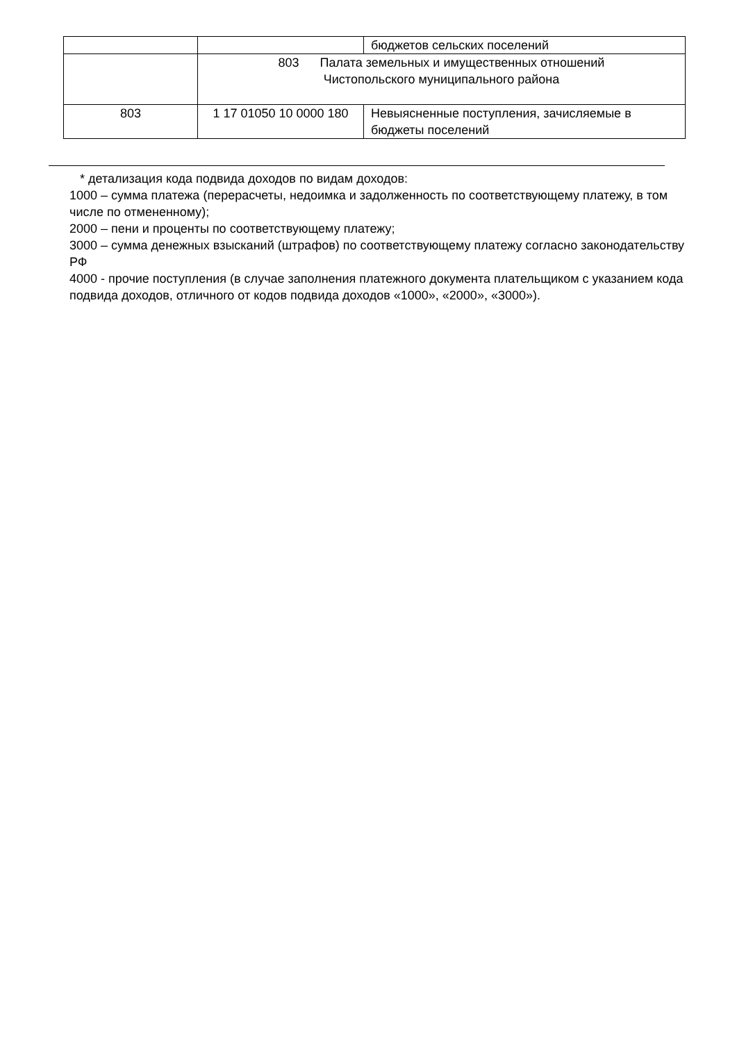| | | бюджетов сельских поселений |
| | 803 Палата земельных и имущественных отношений Чистопольского муниципального района | |
| 803 | 1 17 01050 10 0000 180 | Невыясненные поступления, зачисляемые в бюджеты поселений |
* детализация кода подвида доходов по видам доходов:
1000 – сумма платежа (перерасчеты, недоимка и задолженность по соответствующему платежу, в том числе по отмененному);
2000 – пени и проценты по соответствующему платежу;
3000 – сумма денежных взысканий (штрафов) по соответствующему платежу согласно законодательству РФ
4000 - прочие поступления (в случае заполнения платежного документа плательщиком с указанием кода подвида доходов, отличного от кодов подвида доходов «1000», «2000», «3000»).